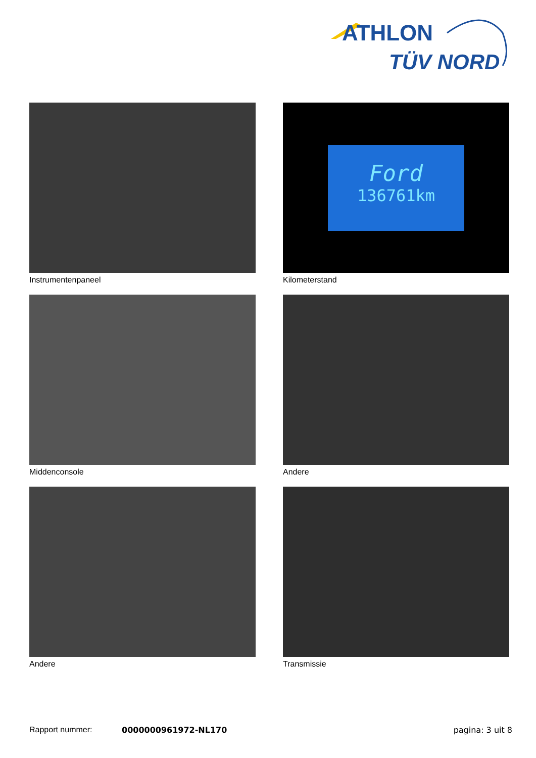ATHLON
TÜV NORD
Instrumentenpaneel
Ford
136761km
Kilometerstand
Middenconsole
Andere
Andere
Transmissie
Rapport nummer: 0000000961972-NL170 pagina: 3 uit 8